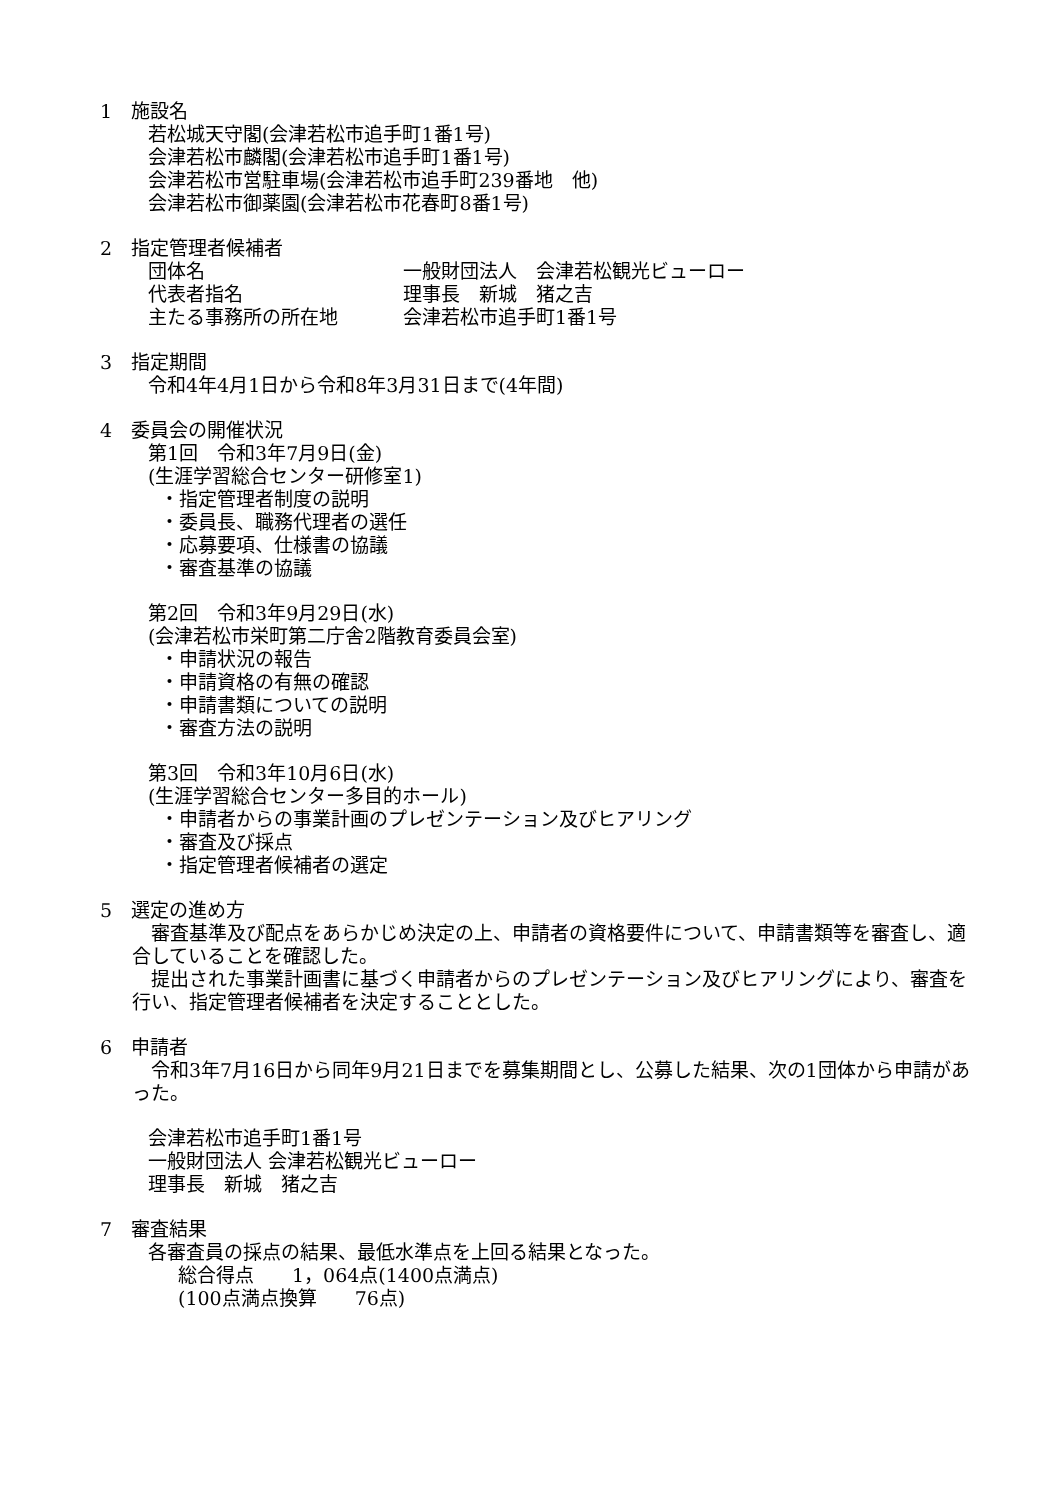1　施設名
若松城天守閣(会津若松市追手町1番1号)
会津若松市麟閣(会津若松市追手町1番1号)
会津若松市営駐車場(会津若松市追手町239番地　他)
会津若松市御薬園(会津若松市花春町8番1号)
2　指定管理者候補者
団体名 一般財団法人　会津若松観光ビューロー
代表者指名 理事長　新城　猪之吉
主たる事務所の所在地 会津若松市追手町1番1号
3　指定期間
令和4年4月1日から令和8年3月31日まで(4年間)
4　委員会の開催状況
第1回　令和3年7月9日(金)
(生涯学習総合センター研修室1)
・指定管理者制度の説明
・委員長、職務代理者の選任
・応募要項、仕様書の協議
・審査基準の協議
第2回　令和3年9月29日(水)
(会津若松市栄町第二庁舎2階教育委員会室)
・申請状況の報告
・申請資格の有無の確認
・申請書類についての説明
・審査方法の説明
第3回　令和3年10月6日(水)
(生涯学習総合センター多目的ホール)
・申請者からの事業計画のプレゼンテーション及びヒアリング
・審査及び採点
・指定管理者候補者の選定
5　選定の進め方
　審査基準及び配点をあらかじめ決定の上、申請者の資格要件について、申請書類等を審査し、適合していることを確認した。
　提出された事業計画書に基づく申請者からのプレゼンテーション及びヒアリングにより、審査を行い、指定管理者候補者を決定することとした。
6　申請者
　令和3年7月16日から同年9月21日までを募集期間とし、公募した結果、次の1団体から申請があった。
会津若松市追手町1番1号
一般財団法人 会津若松観光ビューロー
理事長　新城　猪之吉
7　審査結果
各審査員の採点の結果、最低水準点を上回る結果となった。
総合得点　　1，064点(1400点満点)
(100点満点換算　　76点)